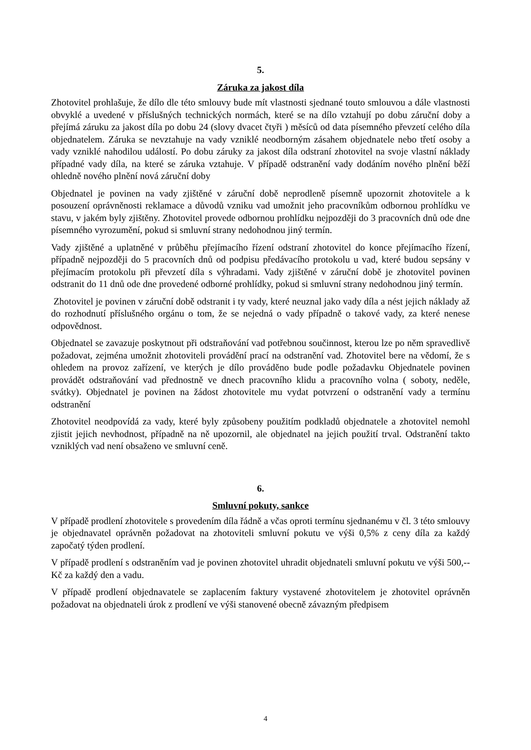5.
Záruka za jakost díla
Zhotovitel prohlašuje, že dílo dle této smlouvy bude mít vlastnosti sjednané touto smlouvou a dále vlastnosti obvyklé a uvedené v příslušných technických normách, které se na dílo vztahují po dobu záruční doby a přejímá záruku za jakost díla po dobu 24 (slovy dvacet čtyři ) měsíců od data písemného převzetí celého díla objednatelem. Záruka se nevztahuje na vady vzniklé neodborným zásahem objednatele nebo třetí osoby a vady vzniklé nahodilou událostí. Po dobu záruky za jakost díla odstraní zhotovitel na svoje vlastní náklady případné vady díla, na které se záruka vztahuje. V případě odstranění vady dodáním nového plnění běží ohledně nového plnění nová záruční doby
Objednatel je povinen na vady zjištěné v záruční době neprodleně písemně upozornit zhotovitele a k posouzení oprávněnosti reklamace a důvodů vzniku vad umožnit jeho pracovníkům odbornou prohlídku ve stavu, v jakém byly zjištěny. Zhotovitel provede odbornou prohlídku nejpozději do 3 pracovních dnů ode dne písemného vyrozumění, pokud si smluvní strany nedohodnou jiný termín.
Vady zjištěné a uplatněné v průběhu přejímacího řízení odstraní zhotovitel do konce přejímacího řízení, případně nejpozději do 5 pracovních dnů od podpisu předávacího protokolu u vad, které budou sepsány v přejímacím protokolu při převzetí díla s výhradami. Vady zjištěné v záruční době je zhotovitel povinen odstranit do 11 dnů ode dne provedené odborné prohlídky, pokud si smluvní strany nedohodnou jiný termín.
Zhotovitel je povinen v záruční době odstranit i ty vady, které neuznal jako vady díla a nést jejich náklady až do rozhodnutí příslušného orgánu o tom, že se nejedná o vady případně o takové vady, za které nenese odpovědnost.
Objednatel se zavazuje poskytnout při odstraňování vad potřebnou součinnost, kterou lze po něm spravedlivě požadovat, zejména umožnit zhotoviteli provádění prací na odstranění vad. Zhotovitel bere na vědomí, že s ohledem na provoz zařízení, ve kterých je dílo prováděno bude podle požadavku Objednatele povinen provádět odstraňování vad přednostně ve dnech pracovního klidu a pracovního volna ( soboty, neděle, svátky). Objednatel je povinen na žádost zhotovitele mu vydat potvrzení o odstranění vady a termínu odstranění
Zhotovitel neodpovídá za vady, které byly způsobeny použitím podkladů objednatele a zhotovitel nemohl zjistit jejich nevhodnost, případně na ně upozornil, ale objednatel na jejich použití trval. Odstranění takto vzniklých vad není obsaženo ve smluvní ceně.
6.
Smluvní pokuty, sankce
V případě prodlení zhotovitele s provedením díla řádně a včas oproti termínu sjednanému v čl. 3 této smlouvy je objednavatel oprávněn požadovat na zhotoviteli smluvní pokutu ve výši 0,5% z ceny díla za každý započatý týden prodlení.
V případě prodlení s odstraněním vad je povinen zhotovitel uhradit objednateli smluvní pokutu ve výši 500,--Kč za každý den a vadu.
V případě prodlení objednavatele se zaplacením faktury vystavené zhotovitelem je zhotovitel oprávněn požadovat na objednateli úrok z prodlení ve výši stanovené obecně závazným předpisem
4